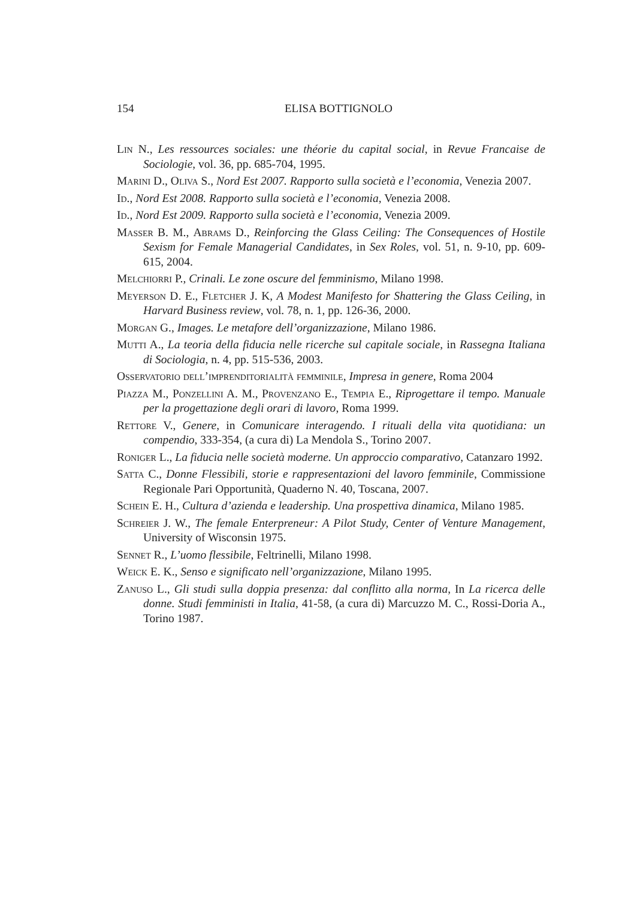154 ELISA BOTTIGNOLO
Lin N., Les ressources sociales: une théorie du capital social, in Revue Francaise de Sociologie, vol. 36, pp. 685-704, 1995.
Marini D., Oliva S., Nord Est 2007. Rapporto sulla società e l’economia, Venezia 2007.
Id., Nord Est 2008. Rapporto sulla società e l’economia, Venezia 2008.
Id., Nord Est 2009. Rapporto sulla società e l’economia, Venezia 2009.
Masser B. M., Abrams D., Reinforcing the Glass Ceiling: The Consequences of Hostile Sexism for Female Managerial Candidates, in Sex Roles, vol. 51, n. 9-10, pp. 609-615, 2004.
Melchiorri P., Crinali. Le zone oscure del femminismo, Milano 1998.
Meyerson D. E., Fletcher J. K, A Modest Manifesto for Shattering the Glass Ceiling, in Harvard Business review, vol. 78, n. 1, pp. 126-36, 2000.
Morgan G., Images. Le metafore dell’organizzazione, Milano 1986.
Mutti A., La teoria della fiducia nelle ricerche sul capitale sociale, in Rassegna Italiana di Sociologia, n. 4, pp. 515-536, 2003.
Osservatorio dell’imprenditorialità femminile, Impresa in genere, Roma 2004
Piazza M., Ponzellini A. M., Provenzano E., Tempia E., Riprogettare il tempo. Manuale per la progettazione degli orari di lavoro, Roma 1999.
Rettore V., Genere, in Comunicare interagendo. I rituali della vita quotidiana: un compendio, 333-354, (a cura di) La Mendola S., Torino 2007.
Roniger L., La fiducia nelle società moderne. Un approccio comparativo, Catanzaro 1992.
Satta C., Donne Flessibili, storie e rappresentazioni del lavoro femminile, Commissione Regionale Pari Opportunità, Quaderno N. 40, Toscana, 2007.
Schein E. H., Cultura d’azienda e leadership. Una prospettiva dinamica, Milano 1985.
Schreier J. W., The female Enterpreneur: A Pilot Study, Center of Venture Management, University of Wisconsin 1975.
Sennet R., L’uomo flessibile, Feltrinelli, Milano 1998.
Weick E. K., Senso e significato nell’organizzazione, Milano 1995.
Zanuso L., Gli studi sulla doppia presenza: dal conflitto alla norma, In La ricerca delle donne. Studi femministi in Italia, 41-58, (a cura di) Marcuzzo M. C., Rossi-Doria A., Torino 1987.